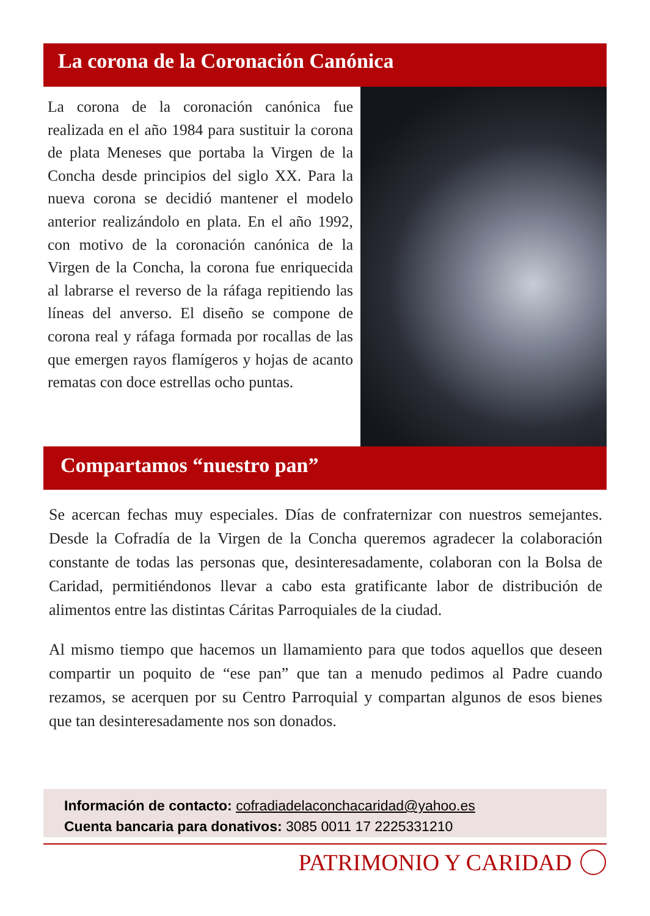La corona de la Coronación Canónica
La corona de la coronación canónica fue realizada en el año 1984 para sustituir la corona de plata Meneses que portaba la Virgen de la Concha desde principios del siglo XX. Para la nueva corona se decidió mantener el modelo anterior realizándolo en plata. En el año 1992, con motivo de la coronación canónica de la Virgen de la Concha, la corona fue enriquecida al labrarse el reverso de la ráfaga repitiendo las líneas del anverso. El diseño se compone de corona real y ráfaga formada por rocallas de las que emergen rayos flamígeros y hojas de acanto rematas con doce estrellas ocho puntas.
Compartamos “nuestro pan”
Se acercan fechas muy especiales. Días de confraternizar con nuestros semejantes. Desde la Cofradía de la Virgen de la Concha queremos agradecer la colaboración constante de todas las personas que, desinteresadamente, colaboran con la Bolsa de Caridad, permitiéndonos llevar a cabo esta gratificante labor de distribución de alimentos entre las distintas Cáritas Parroquiales de la ciudad.
Al mismo tiempo que hacemos un llamamiento para que todos aquellos que deseen compartir un poquito de “ese pan” que tan a menudo pedimos al Padre cuando rezamos, se acerquen por su Centro Parroquial y compartan algunos de esos bienes que tan desinteresadamente nos son donados.
Información de contacto: cofradiadelaconchacaridad@yahoo.es
Cuenta bancaria para donativos: 3085 0011 17 2225331210
PATRIMONIO Y CARIDAD